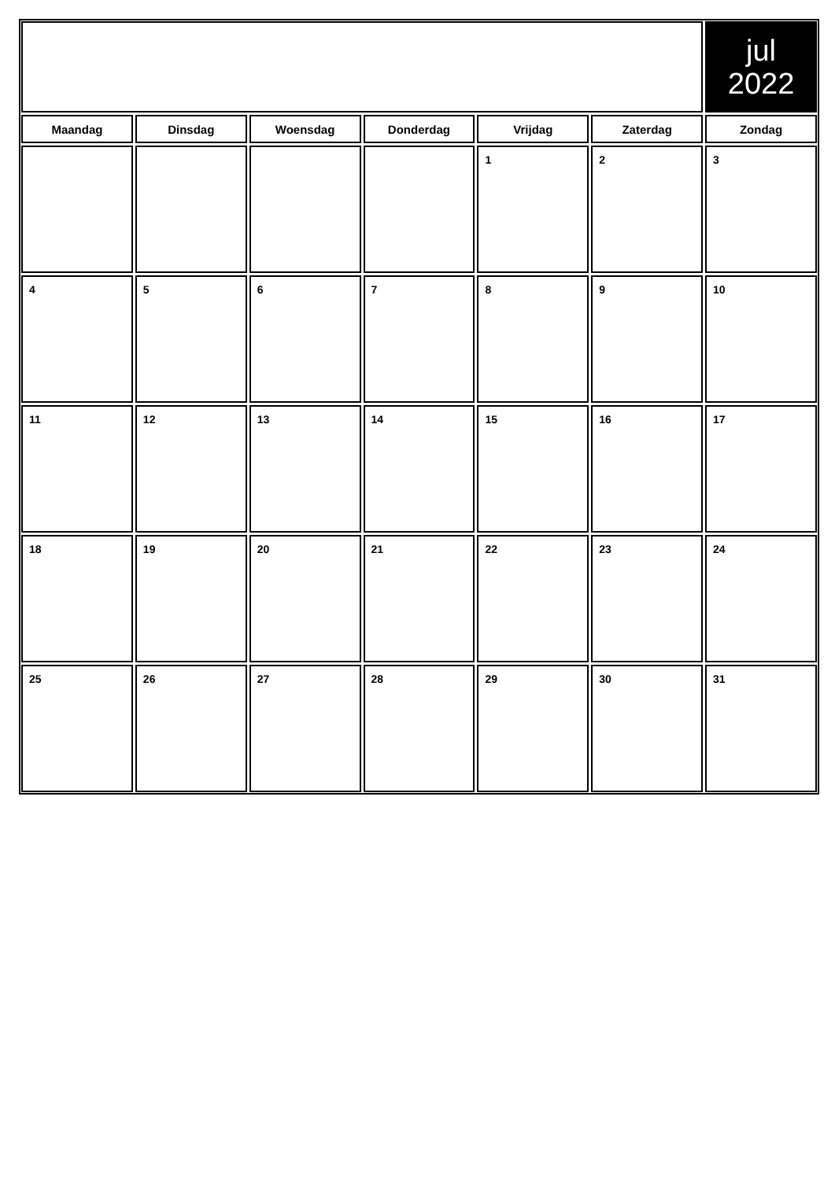| | | | | | | jul 2022 |
| Maandag | Dinsdag | Woensdag | Donderdag | Vrijdag | Zaterdag | Zondag |
| | | | | 1 | 2 | 3 |
| 4 | 5 | 6 | 7 | 8 | 9 | 10 |
| 11 | 12 | 13 | 14 | 15 | 16 | 17 |
| 18 | 19 | 20 | 21 | 22 | 23 | 24 |
| 25 | 26 | 27 | 28 | 29 | 30 | 31 |